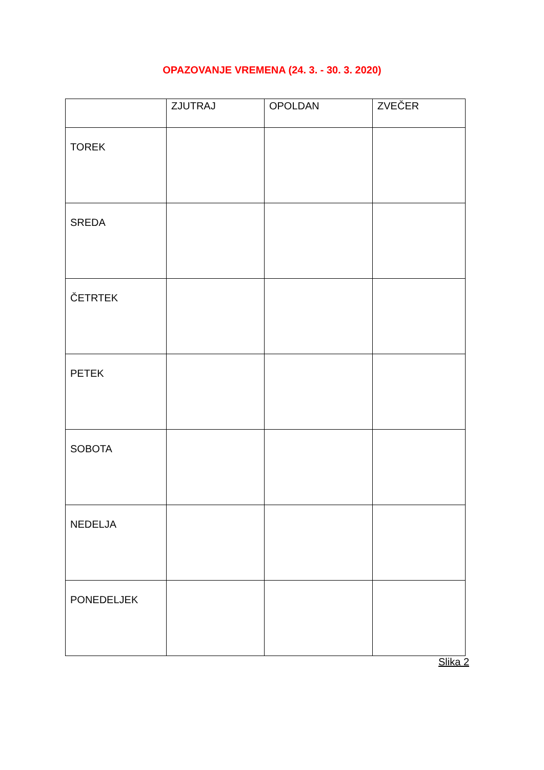OPAZOVANJE VREMENA (24. 3. - 30. 3. 2020)
| | ZJUTRAJ | OPOLDAN | ZVEČER |
| --- | --- | --- | --- |
| TOREK | | | |
| SREDA | | | |
| ČETRTEK | | | |
| PETEK | | | |
| SOBOTA | | | |
| NEDELJA | | | |
| PONEDELJEK | | | |
Slika 2